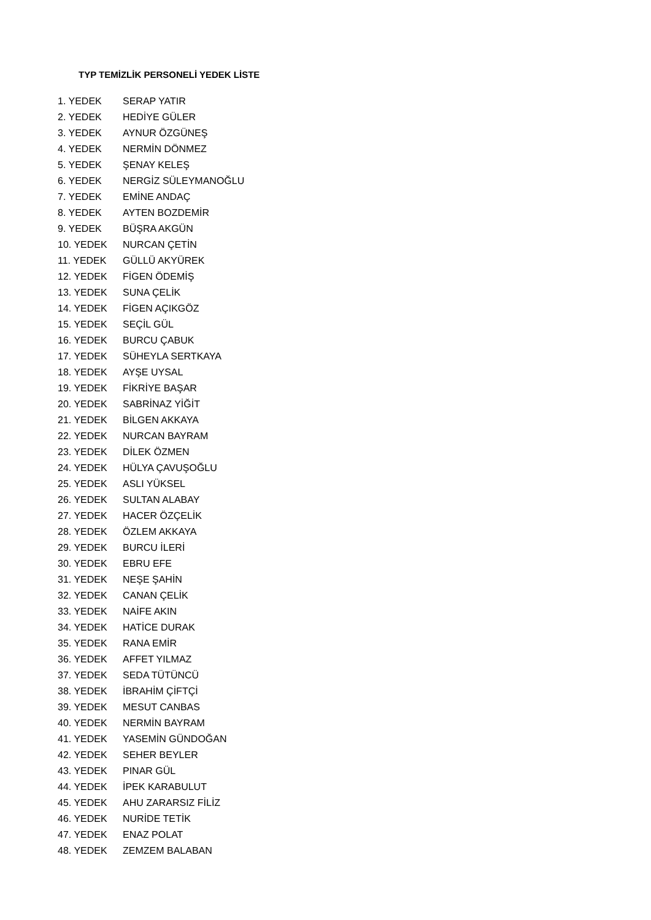TYP TEMİZLİK PERSONELİ YEDEK LİSTE
1. YEDEK SERAP YATIR
2. YEDEK HEDİYE GÜLER
3. YEDEK AYNUR ÖZGÜNEŞ
4. YEDEK NERMİN DÖNMEZ
5. YEDEK ŞENAY KELEŞ
6. YEDEK NERGİZ SÜLEYMANOĞLU
7. YEDEK EMİNE ANDAÇ
8. YEDEK AYTEN BOZDEMİR
9. YEDEK BÜŞRA AKGÜN
10. YEDEK NURCAN ÇETİN
11. YEDEK GÜLLÜ AKYÜREK
12. YEDEK FİGEN ÖDEMİŞ
13. YEDEK SUNA ÇELİK
14. YEDEK FİGEN AÇIKGÖZ
15. YEDEK SEÇİL GÜL
16. YEDEK BURCU ÇABUK
17. YEDEK SÜHEYLA SERTKAYA
18. YEDEK AYŞE UYSAL
19. YEDEK FİKRİYE BAŞAR
20. YEDEK SABRİNAZ YİĞİT
21. YEDEK BİLGEN AKKAYA
22. YEDEK NURCAN BAYRAM
23. YEDEK DİLEK ÖZMEN
24. YEDEK HÜLYA ÇAVUŞOĞLU
25. YEDEK ASLI YÜKSEL
26. YEDEK SULTAN ALABAY
27. YEDEK HACER ÖZÇELİK
28. YEDEK ÖZLEM AKKAYA
29. YEDEK BURCU İLERİ
30. YEDEK EBRU EFE
31. YEDEK NEŞE ŞAHİN
32. YEDEK CANAN ÇELİK
33. YEDEK NAİFE AKIN
34. YEDEK HATİCE DURAK
35. YEDEK RANA EMİR
36. YEDEK AFFET YILMAZ
37. YEDEK SEDA TÜTÜNCÜ
38. YEDEK İBRAHİM ÇİFTÇİ
39. YEDEK MESUT CANBAS
40. YEDEK NERMİN BAYRAM
41. YEDEK YASEMİN GÜNDOĞAN
42. YEDEK SEHER BEYLER
43. YEDEK PINAR GÜL
44. YEDEK İPEK KARABULUT
45. YEDEK AHU ZARARSIZ FİLİZ
46. YEDEK NURİDE TETİK
47. YEDEK ENAZ POLAT
48. YEDEK ZEMZEM BALABAN